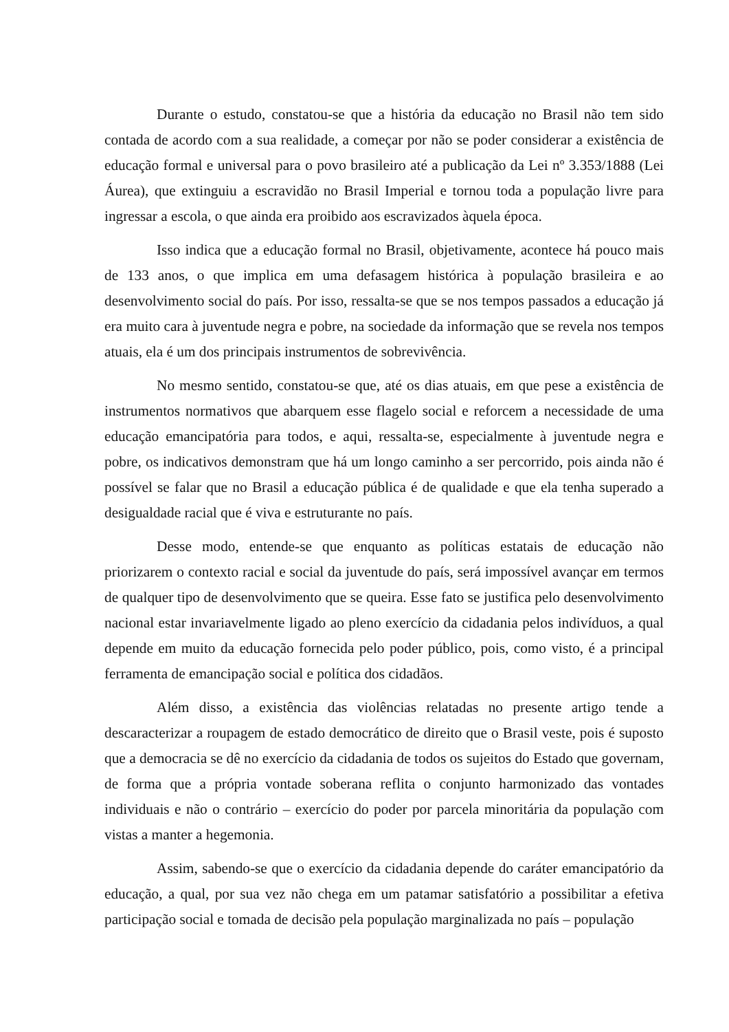Durante o estudo, constatou-se que a história da educação no Brasil não tem sido contada de acordo com a sua realidade, a começar por não se poder considerar a existência de educação formal e universal para o povo brasileiro até a publicação da Lei nº 3.353/1888 (Lei Áurea), que extinguiu a escravidão no Brasil Imperial e tornou toda a população livre para ingressar a escola, o que ainda era proibido aos escravizados àquela época.
Isso indica que a educação formal no Brasil, objetivamente, acontece há pouco mais de 133 anos, o que implica em uma defasagem histórica à população brasileira e ao desenvolvimento social do país. Por isso, ressalta-se que se nos tempos passados a educação já era muito cara à juventude negra e pobre, na sociedade da informação que se revela nos tempos atuais, ela é um dos principais instrumentos de sobrevivência.
No mesmo sentido, constatou-se que, até os dias atuais, em que pese a existência de instrumentos normativos que abarquem esse flagelo social e reforcem a necessidade de uma educação emancipatória para todos, e aqui, ressalta-se, especialmente à juventude negra e pobre, os indicativos demonstram que há um longo caminho a ser percorrido, pois ainda não é possível se falar que no Brasil a educação pública é de qualidade e que ela tenha superado a desigualdade racial que é viva e estruturante no país.
Desse modo, entende-se que enquanto as políticas estatais de educação não priorizarem o contexto racial e social da juventude do país, será impossível avançar em termos de qualquer tipo de desenvolvimento que se queira. Esse fato se justifica pelo desenvolvimento nacional estar invariavelmente ligado ao pleno exercício da cidadania pelos indivíduos, a qual depende em muito da educação fornecida pelo poder público, pois, como visto, é a principal ferramenta de emancipação social e política dos cidadãos.
Além disso, a existência das violências relatadas no presente artigo tende a descaracterizar a roupagem de estado democrático de direito que o Brasil veste, pois é suposto que a democracia se dê no exercício da cidadania de todos os sujeitos do Estado que governam, de forma que a própria vontade soberana reflita o conjunto harmonizado das vontades individuais e não o contrário – exercício do poder por parcela minoritária da população com vistas a manter a hegemonia.
Assim, sabendo-se que o exercício da cidadania depende do caráter emancipatório da educação, a qual, por sua vez não chega em um patamar satisfatório a possibilitar a efetiva participação social e tomada de decisão pela população marginalizada no país – população